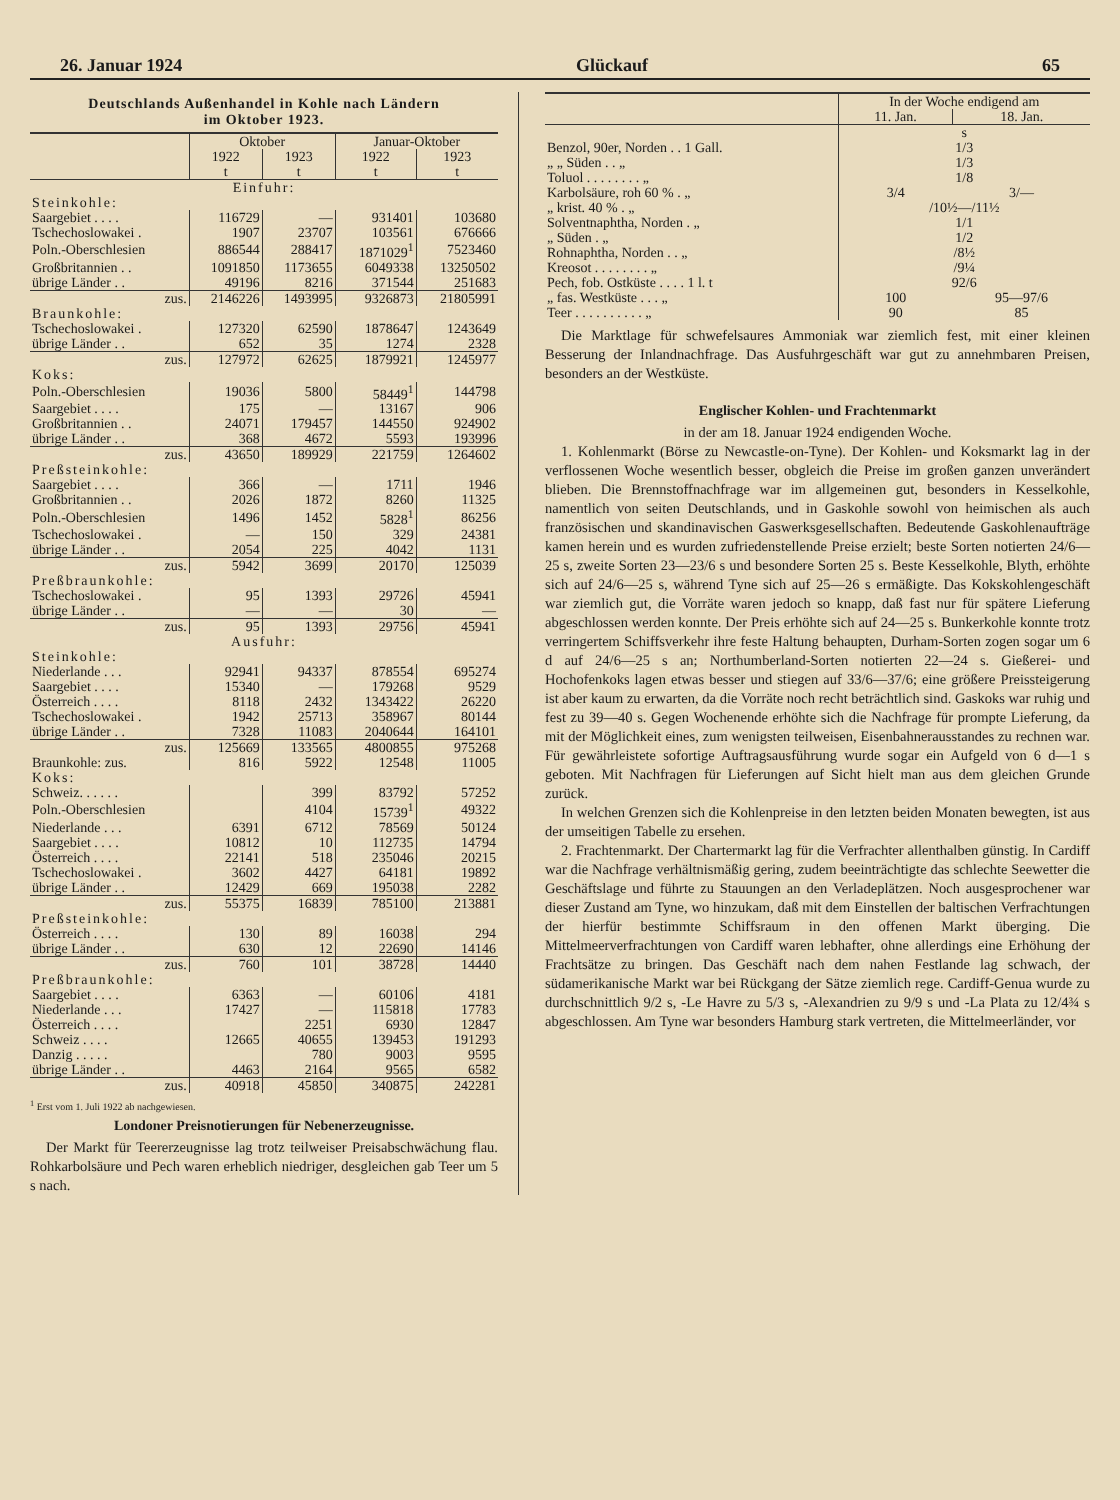26. Januar 1924 Glückauf 65
Deutschlands Außenhandel in Kohle nach Ländern
im Oktober 1923.
| | Oktober | | Januar-Oktober | |
| | 1922 | 1923 | 1922 | 1923 |
| | t | t | t | t |
| Einfuhr: | | | | |
| Steinkohle: | | | | |
| Saargebiet . . . . | 116729 | — | 931401 | 103680 |
| Tschechoslowakei . | 1907 | 23707 | 103561 | 676666 |
| Poln.-Oberschlesien | 886544 | 288417 | 1871029<sup>1</sup> | 7523460 |
| Großbritannien . . | 1091850 | 1173655 | 6049338 | 13250502 |
| übrige Länder . . | 49196 | 8216 | 371544 | 251683 |
| zus. | 2146226 | 1493995 | 9326873 | 21805991 |
| Braunkohle: | | | | |
| Tschechoslowakei . | 127320 | 62590 | 1878647 | 1243649 |
| übrige Länder . . | 652 | 35 | 1274 | 2328 |
| zus. | 127972 | 62625 | 1879921 | 1245977 |
| Koks: | | | | |
| Poln.-Oberschlesien | 19036 | 5800 | 58449<sup>1</sup> | 144798 |
| Saargebiet . . . . | 175 | — | 13167 | 906 |
| Großbritannien . . | 24071 | 179457 | 144550 | 924902 |
| übrige Länder . . | 368 | 4672 | 5593 | 193996 |
| zus. | 43650 | 189929 | 221759 | 1264602 |
| Preßsteinkohle: | | | | |
| Saargebiet . . . . | 366 | — | 1711 | 1946 |
| Großbritannien . . | 2026 | 1872 | 8260 | 11325 |
| Poln.-Oberschlesien | 1496 | 1452 | 5828<sup>1</sup> | 86256 |
| Tschechoslowakei . | — | 150 | 329 | 24381 |
| übrige Länder . . | 2054 | 225 | 4042 | 1131 |
| zus. | 5942 | 3699 | 20170 | 125039 |
| Preßbraunkohle: | | | | |
| Tschechoslowakei . | 95 | 1393 | 29726 | 45941 |
| übrige Länder . . | — | — | 30 | — |
| zus. | 95 | 1393 | 29756 | 45941 |
| Ausfuhr: | | | | |
| Steinkohle: | | | | |
| Niederlande . . . | 92941 | 94337 | 878554 | 695274 |
| Saargebiet . . . . | 15340 | — | 179268 | 9529 |
| Österreich . . . . | 8118 | 2432 | 1343422 | 26220 |
| Tschechoslowakei . | 1942 | 25713 | 358967 | 80144 |
| übrige Länder . . | 7328 | 11083 | 2040644 | 164101 |
| zus. | 125669 | 133565 | 4800855 | 975268 |
| Braunkohle: zus. | 816 | 5922 | 12548 | 11005 |
| Koks: | | | | |
| Schweiz. . . . . . | | 399 | 83792 | 57252 |
| Poln.-Oberschlesien | | 4104 | 15739<sup>1</sup> | 49322 |
| Niederlande . . . | 6391 | 6712 | 78569 | 50124 |
| Saargebiet . . . . | 10812 | 10 | 112735 | 14794 |
| Österreich . . . . | 22141 | 518 | 235046 | 20215 |
| Tschechoslowakei . | 3602 | 4427 | 64181 | 19892 |
| übrige Länder . . | 12429 | 669 | 195038 | 2282 |
| zus. | 55375 | 16839 | 785100 | 213881 |
| Preßsteinkohle: | | | | |
| Österreich . . . . | 130 | 89 | 16038 | 294 |
| übrige Länder . . | 630 | 12 | 22690 | 14146 |
| zus. | 760 | 101 | 38728 | 14440 |
| Preßbraunkohle: | | | | |
| Saargebiet . . . . | 6363 | — | 60106 | 4181 |
| Niederlande . . . | 17427 | — | 115818 | 17783 |
| Österreich . . . . | | 2251 | 6930 | 12847 |
| Schweiz . . . . | 12665 | 40655 | 139453 | 191293 |
| Danzig . . . . . | | 780 | 9003 | 9595 |
| übrige Länder . . | 4463 | 2164 | 9565 | 6582 |
| zus. | 40918 | 45850 | 340875 | 242281 |
<sup>1</sup> Erst vom 1. Juli 1922 ab nachgewiesen.
Londoner Preisnotierungen für Nebenerzeugnisse.
Der Markt für Teererzeugnisse lag trotz teilweiser Preisabschwächung flau. Rohkarbolsäure und Pech waren erheblich niedriger, desgleichen gab Teer um 5 s nach.
| | In der Woche endigend am | |
| | 11. Jan. | 18. Jan. |
| | s | |
| Benzol, 90er, Norden . . 1 Gall. | 1/3 | |
| „ „ Süden . . „ | 1/3 | |
| Toluol . . . . . . . . „ | 1/8 | |
| Karbolsäure, roh 60 % . „ | 3/4 | 3/— |
| „ krist. 40 % . „ | /10½—/11½ | |
| Solventnaphtha, Norden . „ | 1/1 | |
| „ Süden . „ | 1/2 | |
| Rohnaphtha, Norden . . „ | /8½ | |
| Kreosot . . . . . . . . „ | /9¼ | |
| Pech, fob. Ostküste . . . . 1 l. t | 92/6 | |
| „ fas. Westküste . . . „ | 100 | 95—97/6 |
| Teer . . . . . . . . . . „ | 90 | 85 |
Die Marktlage für schwefelsaures Ammoniak war ziemlich fest, mit einer kleinen Besserung der Inlandnachfrage. Das Ausfuhrgeschäft war gut zu annehmbaren Preisen, besonders an der Westküste.
Englischer Kohlen- und Frachtenmarkt
in der am 18. Januar 1924 endigenden Woche.
1. Kohlenmarkt (Börse zu Newcastle-on-Tyne). Der Kohlen- und Koksmarkt lag in der verflossenen Woche wesentlich besser, obgleich die Preise im großen ganzen unverändert blieben. Die Brennstoffnachfrage war im allgemeinen gut, besonders in Kesselkohle, namentlich von seiten Deutschlands, und in Gaskohle sowohl von heimischen als auch französischen und skandinavischen Gaswerksgesellschaften. Bedeutende Gaskohlenaufträge kamen herein und es wurden zufriedenstellende Preise erzielt; beste Sorten notierten 24/6—25 s, zweite Sorten 23—23/6 s und besondere Sorten 25 s. Beste Kesselkohle, Blyth, erhöhte sich auf 24/6—25 s, während Tyne sich auf 25—26 s ermäßigte. Das Kokskohlengeschäft war ziemlich gut, die Vorräte waren jedoch so knapp, daß fast nur für spätere Lieferung abgeschlossen werden konnte. Der Preis erhöhte sich auf 24—25 s. Bunkerkohle konnte trotz verringertem Schiffsverkehr ihre feste Haltung behaupten, Durham-Sorten zogen sogar um 6 d auf 24/6—25 s an; Northumberland-Sorten notierten 22—24 s. Gießerei- und Hochofenkoks lagen etwas besser und stiegen auf 33/6—37/6; eine größere Preissteigerung ist aber kaum zu erwarten, da die Vorräte noch recht beträchtlich sind. Gaskoks war ruhig und fest zu 39—40 s. Gegen Wochenende erhöhte sich die Nachfrage für prompte Lieferung, da mit der Möglichkeit eines, zum wenigsten teilweisen, Eisenbahnerausstandes zu rechnen war. Für gewährleistete sofortige Auftragsausführung wurde sogar ein Aufgeld von 6 d—1 s geboten. Mit Nachfragen für Lieferungen auf Sicht hielt man aus dem gleichen Grunde zurück.
In welchen Grenzen sich die Kohlenpreise in den letzten beiden Monaten bewegten, ist aus der umseitigen Tabelle zu ersehen.
2. Frachtenmarkt. Der Chartermarkt lag für die Verfrachter allenthalben günstig. In Cardiff war die Nachfrage verhältnismäßig gering, zudem beeinträchtigte das schlechte Seewetter die Geschäftslage und führte zu Stauungen an den Verladeplätzen. Noch ausgesprochener war dieser Zustand am Tyne, wo hinzukam, daß mit dem Einstellen der baltischen Verfrachtungen der hierfür bestimmte Schiffsraum in den offenen Markt überging. Die Mittelmeerverfrachtungen von Cardiff waren lebhafter, ohne allerdings eine Erhöhung der Frachtsätze zu bringen. Das Geschäft nach dem nahen Festlande lag schwach, der südamerikanische Markt war bei Rückgang der Sätze ziemlich rege. Cardiff-Genua wurde zu durchschnittlich 9/2 s, -Le Havre zu 5/3 s, -Alexandrien zu 9/9 s und -La Plata zu 12/4¾ s abgeschlossen. Am Tyne war besonders Hamburg stark vertreten, die Mittelmeerländer, vor